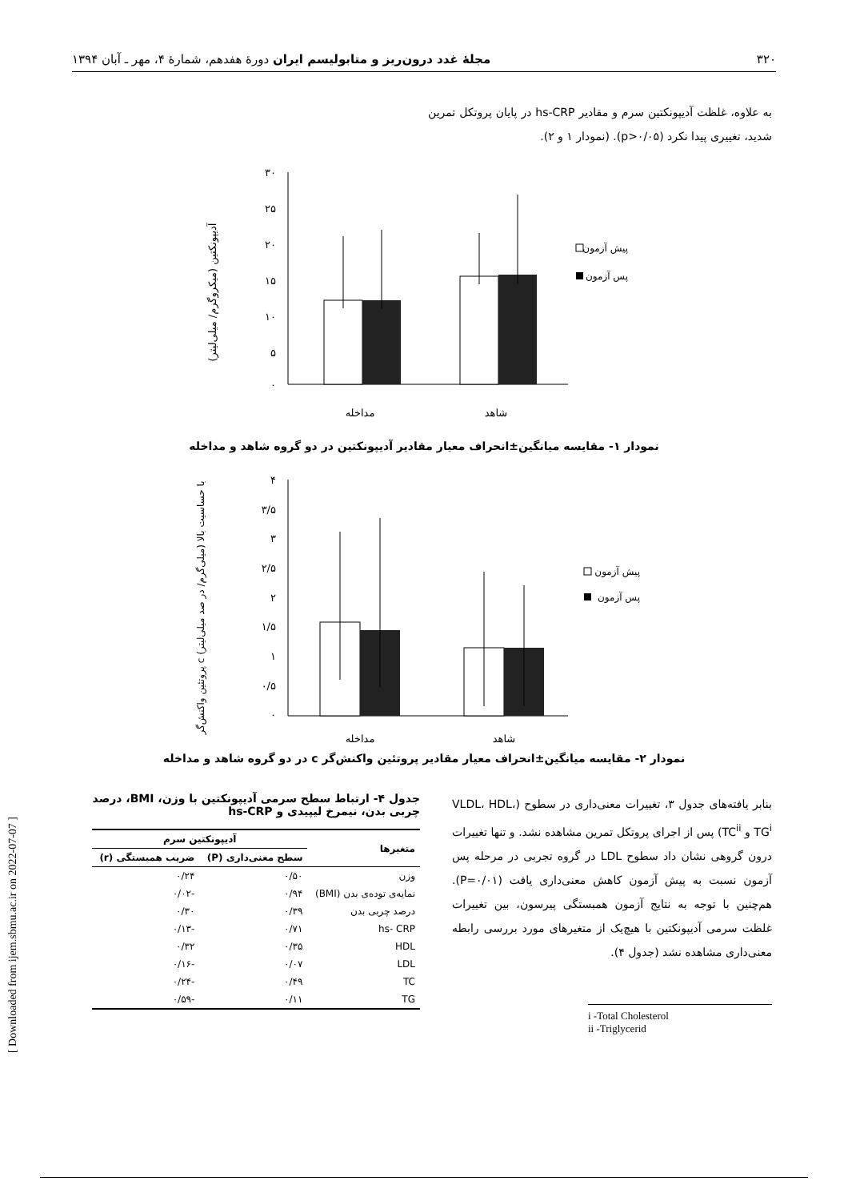۳۲۰ مجلهٔ غدد درون‌ریز و متابولیسم ایران دورهٔ هفدهم، شمارهٔ ۴، مهر ـ آبان ۱۳۹۴
[ Downloaded from ijem.sbmu.ac.ir on 2022-07-07 ]
به علاوه، غلظت آدیپونکتین سرم و مقادیر hs-CRP در پایان پروتکل تمرین شدید، تغییری پیدا نکرد (p>۰/۰۵). (نمودار ۱ و ۲).
آدیپونکتین (میکروگرم/ میلی‌لیتر)
۳۰
۲۵
۲۰
۱۵
۱۰
۵
۰
مداخله
شاهد
پیش آزمون
پس آزمون
نمودار ۱- مقایسه میانگین±انحراف معیار مقادیر آدیپونکتین در دو گروه شاهد و مداخله
پروتئین واکنش‌گر c با حساسیت بالا (میلی‌گرم/ در صد میلی‌لیتر)
۴
۳/۵
۳
۲/۵
۲
۱/۵
۱
۰/۵
۰
مداخله
شاهد
پیش آزمون
پس آزمون
نمودار ۲- مقایسه میانگین±انحراف معیار مقادیر پروتئین واکنش‌گر c در دو گروه شاهد و مداخله
بنابر یافته‌های جدول ۳، تغییرات معنی‌داری در سطوح (VLDL، HDL، TG<sup>i</sup> و TC<sup>ii</sup>) پس از اجرای پروتکل تمرین مشاهده نشد. و تنها تغییرات درون گروهی نشان داد سطوح LDL در گروه تجربی در مرحله پس آزمون نسبت به پیش آزمون کاهش معنی‌داری یافت (P=۰/۰۱). هم‌چنین با توجه به نتایج آزمون همبستگی پیرسون، بین تغییرات غلظت سرمی آدیپونکتین با هیچ‌یک از متغیرهای مورد بررسی رابطه معنی‌داری مشاهده نشد (جدول ۴).
i -Total Cholesterol
ii -Triglycerid
جدول ۴- ارتباط سطح سرمی آدیپونکتین با وزن، BMI، درصد چربی بدن، نیمرخ لیپیدی و hs-CRP
| متغیرها | آدیپونکتین سرم | |
| --- | --- | --- |
| | سطح معنی‌داری (P) | ضریب همبستگی (r) |
| وزن | ۰/۵۰ | ۰/۲۴ |
| نمایه‌ی توده‌ی بدن (BMI) | ۰/۹۴ | -۰/۰۲ |
| درصد چربی بدن | ۰/۳۹ | ۰/۳۰ |
| hs- CRP | ۰/۷۱ | -۰/۱۳ |
| HDL | ۰/۳۵ | ۰/۳۲ |
| LDL | ۰/۰۷ | -۰/۱۶ |
| TC | ۰/۴۹ | -۰/۲۴ |
| TG | ۰/۱۱ | -۰/۵۹ |